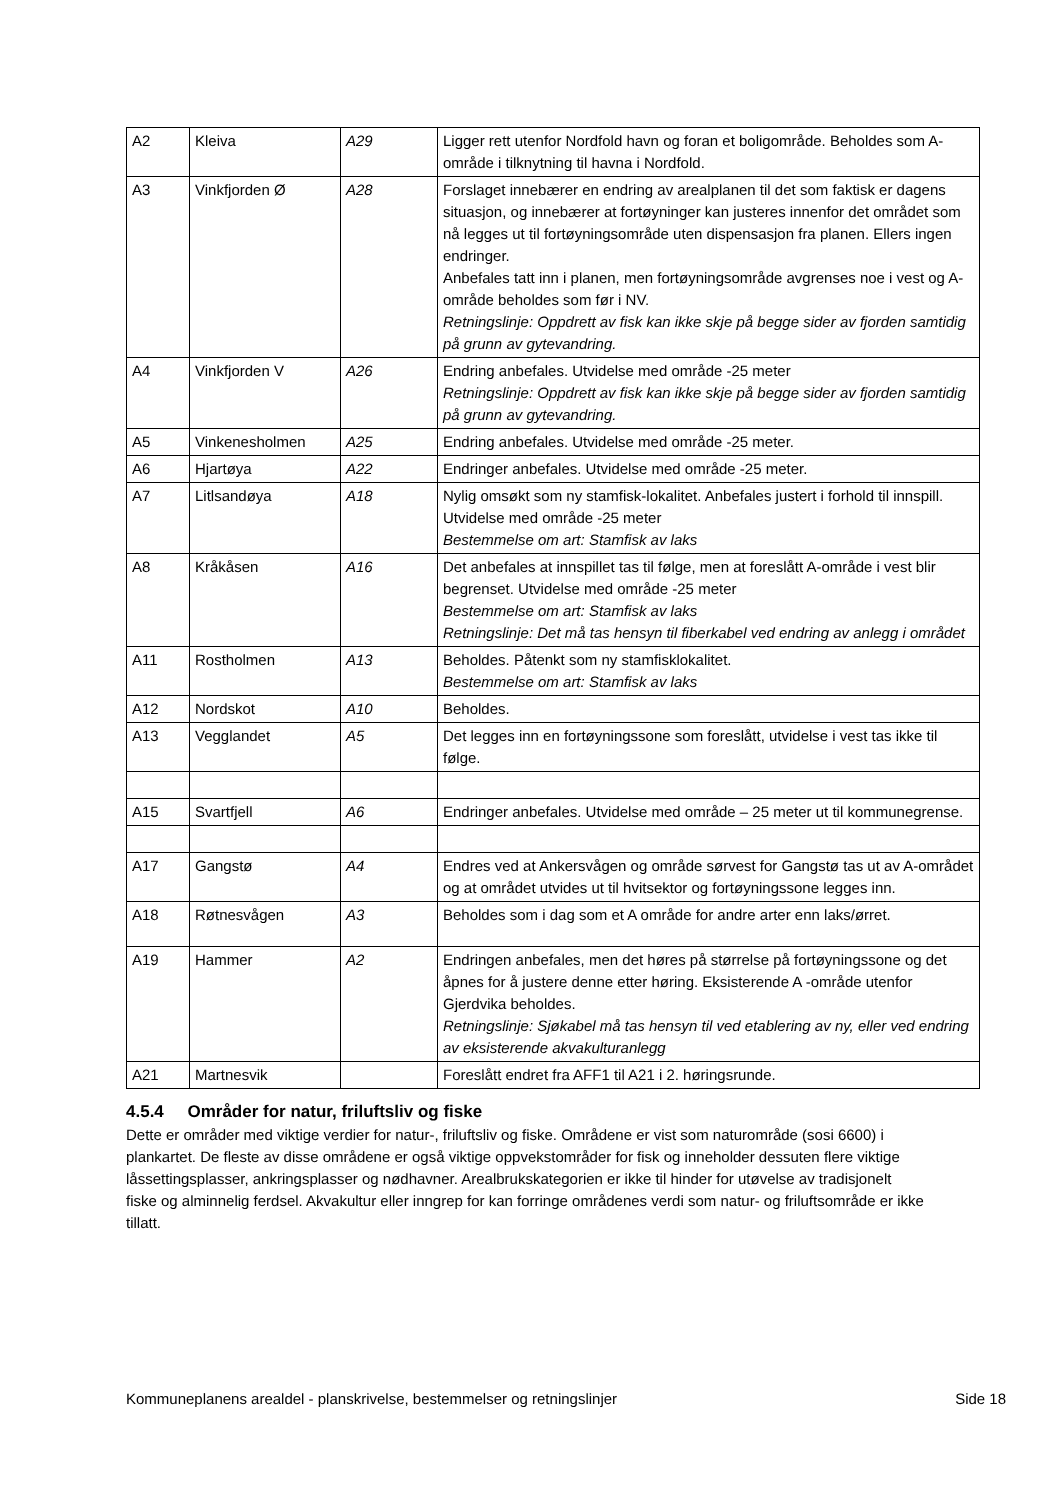| A2 | Kleiva | A29 | Ligger rett utenfor Nordfold havn og foran et boligområde. Beholdes som A- område i tilknytning til havna i Nordfold. |
| A3 | Vinkfjorden Ø | A28 | Forslaget innebærer en endring av arealplanen til det som faktisk er dagens situasjon, og innebærer at fortøyninger kan justeres innenfor det området som nå legges ut til fortøyningsområde uten dispensasjon fra planen. Ellers ingen endringer. Anbefales tatt inn i planen, men fortøyningsområde avgrenses noe i vest og A- område beholdes som før i NV. Retningslinje: Oppdrett av fisk kan ikke skje på begge sider av fjorden samtidig på grunn av gytevandring. |
| A4 | Vinkfjorden V | A26 | Endring anbefales. Utvidelse med område -25 meter Retningslinje: Oppdrett av fisk kan ikke skje på begge sider av fjorden samtidig på grunn av gytevandring. |
| A5 | Vinkenesholmen | A25 | Endring anbefales. Utvidelse med område -25 meter. |
| A6 | Hjartøya | A22 | Endringer anbefales. Utvidelse med område -25 meter. |
| A7 | Litlsandøya | A18 | Nylig omsøkt som ny stamfisk-lokalitet. Anbefales justert i forhold til innspill. Utvidelse med område -25 meter Bestemmelse om art: Stamfisk av laks |
| A8 | Kråkåsen | A16 | Det anbefales at innspillet tas til følge, men at foreslått A-område i vest blir begrenset. Utvidelse med område -25 meter Bestemmelse om art: Stamfisk av laks Retningslinje: Det må tas hensyn til fiberkabel ved endring av anlegg i området |
| A11 | Rostholmen | A13 | Beholdes. Påtenkt som ny stamfisklokalitet. Bestemmelse om art: Stamfisk av laks |
| A12 | Nordskot | A10 | Beholdes. |
| A13 | Vegglandet | A5 | Det legges inn en fortøyningssone som foreslått, utvidelse i vest tas ikke til følge. |
| A15 | Svartfjell | A6 | Endringer anbefales. Utvidelse med område – 25 meter ut til kommunegrense. |
| A17 | Gangstø | A4 | Endres ved at Ankersvågen og område sørvest for Gangstø tas ut av A-området og at området utvides ut til hvitsektor og fortøyningssone legges inn. |
| A18 | Røtnesvågen | A3 | Beholdes som i dag som et A område for andre arter enn laks/ørret. |
| A19 | Hammer | A2 | Endringen anbefales, men det høres på størrelse på fortøyningssone og det åpnes for å justere denne etter høring. Eksisterende A -område utenfor Gjerdvika beholdes. Retningslinje: Sjøkabel må tas hensyn til ved etablering av ny, eller ved endring av eksisterende akvakulturanlegg |
| A21 | Martnesvik | | Foreslått endret fra AFF1 til A21 i 2. høringsrunde. |
4.5.4 Områder for natur, friluftsliv og fiske
Dette er områder med viktige verdier for natur-, friluftsliv og fiske. Områdene er vist som naturområde (sosi 6600) i plankartet. De fleste av disse områdene er også viktige oppvekstområder for fisk og inneholder dessuten flere viktige låssettingsplasser, ankringsplasser og nødhavner. Arealbrukskategorien er ikke til hinder for utøvelse av tradisjonelt fiske og alminnelig ferdsel. Akvakultur eller inngrep for kan forringe områdenes verdi som natur- og friluftsområde er ikke tillatt.
Kommuneplanens arealdel - planskrivelse, bestemmelser og retningslinjer Side 18